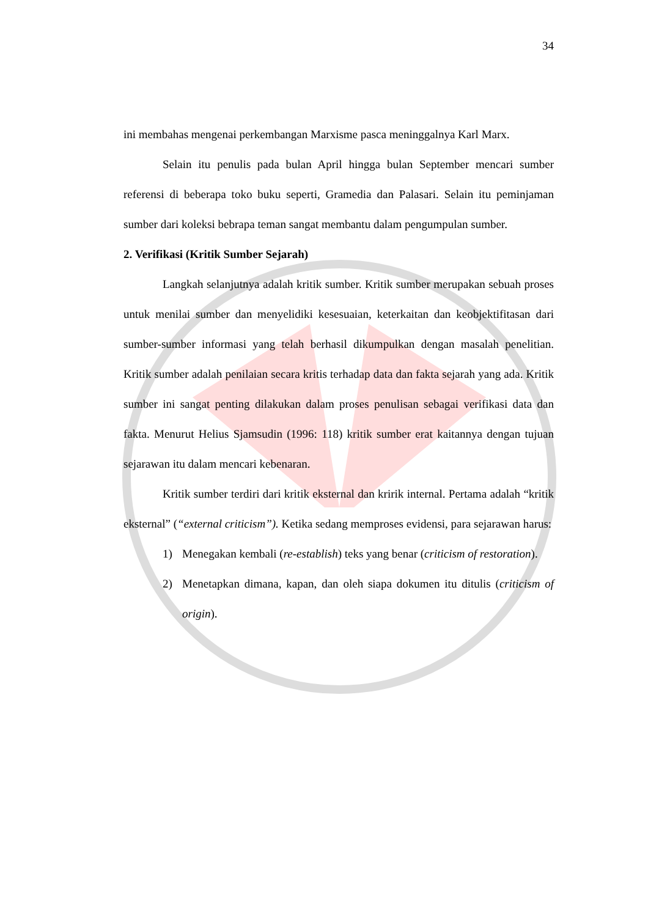34
ini membahas mengenai perkembangan Marxisme pasca meninggalnya Karl Marx.
Selain itu penulis pada bulan April hingga bulan September mencari sumber referensi di beberapa toko buku seperti, Gramedia dan Palasari. Selain itu peminjaman sumber dari koleksi bebrapa teman sangat membantu dalam pengumpulan sumber.
2. Verifikasi (Kritik Sumber Sejarah)
Langkah selanjutnya adalah kritik sumber. Kritik sumber merupakan sebuah proses untuk menilai sumber dan menyelidiki kesesuaian, keterkaitan dan keobjektifitasan dari sumber-sumber informasi yang telah berhasil dikumpulkan dengan masalah penelitian. Kritik sumber adalah penilaian secara kritis terhadap data dan fakta sejarah yang ada. Kritik sumber ini sangat penting dilakukan dalam proses penulisan sebagai verifikasi data dan fakta. Menurut Helius Sjamsudin (1996: 118) kritik sumber erat kaitannya dengan tujuan sejarawan itu dalam mencari kebenaran.
Kritik sumber terdiri dari kritik eksternal dan kririk internal. Pertama adalah “kritik eksternal” (“external criticism”). Ketika sedang memproses evidensi, para sejarawan harus:
1) Menegakan kembali (re-establish) teks yang benar (criticism of restoration).
2) Menetapkan dimana, kapan, dan oleh siapa dokumen itu ditulis (criticism of origin).